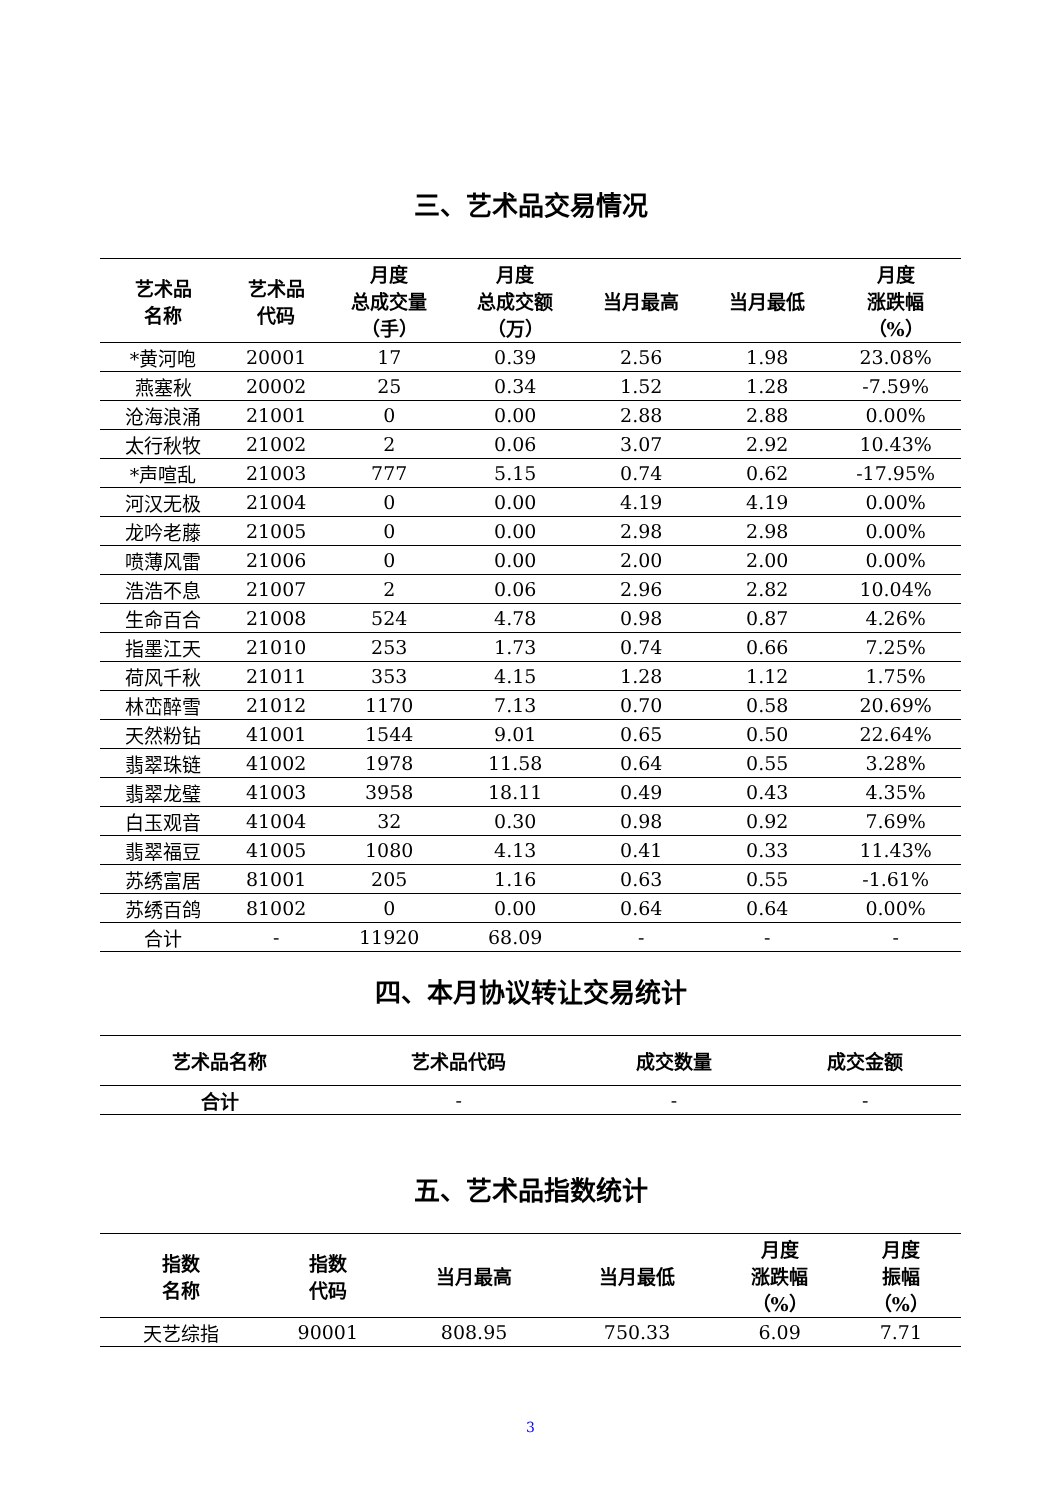三、艺术品交易情况
| 艺术品 名称 | 艺术品 代码 | 月度 总成交量 （手） | 月度 总成交额 （万） | 当月最高 | 当月最低 | 月度 涨跌幅 （%） |
| --- | --- | --- | --- | --- | --- | --- |
| *黄河咆 | 20001 | 17 | 0.39 | 2.56 | 1.98 | 23.08% |
| 燕塞秋 | 20002 | 25 | 0.34 | 1.52 | 1.28 | -7.59% |
| 沧海浪涌 | 21001 | 0 | 0.00 | 2.88 | 2.88 | 0.00% |
| 太行秋牧 | 21002 | 2 | 0.06 | 3.07 | 2.92 | 10.43% |
| *声喧乱 | 21003 | 777 | 5.15 | 0.74 | 0.62 | -17.95% |
| 河汉无极 | 21004 | 0 | 0.00 | 4.19 | 4.19 | 0.00% |
| 龙吟老藤 | 21005 | 0 | 0.00 | 2.98 | 2.98 | 0.00% |
| 喷薄风雷 | 21006 | 0 | 0.00 | 2.00 | 2.00 | 0.00% |
| 浩浩不息 | 21007 | 2 | 0.06 | 2.96 | 2.82 | 10.04% |
| 生命百合 | 21008 | 524 | 4.78 | 0.98 | 0.87 | 4.26% |
| 指墨江天 | 21010 | 253 | 1.73 | 0.74 | 0.66 | 7.25% |
| 荷风千秋 | 21011 | 353 | 4.15 | 1.28 | 1.12 | 1.75% |
| 林峦醉雪 | 21012 | 1170 | 7.13 | 0.70 | 0.58 | 20.69% |
| 天然粉钻 | 41001 | 1544 | 9.01 | 0.65 | 0.50 | 22.64% |
| 翡翠珠链 | 41002 | 1978 | 11.58 | 0.64 | 0.55 | 3.28% |
| 翡翠龙璧 | 41003 | 3958 | 18.11 | 0.49 | 0.43 | 4.35% |
| 白玉观音 | 41004 | 32 | 0.30 | 0.98 | 0.92 | 7.69% |
| 翡翠福豆 | 41005 | 1080 | 4.13 | 0.41 | 0.33 | 11.43% |
| 苏绣富居 | 81001 | 205 | 1.16 | 0.63 | 0.55 | -1.61% |
| 苏绣百鸽 | 81002 | 0 | 0.00 | 0.64 | 0.64 | 0.00% |
| 合计 | - | 11920 | 68.09 | - | - | - |
四、本月协议转让交易统计
| 艺术品名称 | 艺术品代码 | 成交数量 | 成交金额 |
| --- | --- | --- | --- |
| 合计 | - | - | - |
五、艺术品指数统计
| 指数 名称 | 指数 代码 | 当月最高 | 当月最低 | 月度 涨跌幅 （%） | 月度 振幅 （%） |
| --- | --- | --- | --- | --- | --- |
| 天艺综指 | 90001 | 808.95 | 750.33 | 6.09 | 7.71 |
3